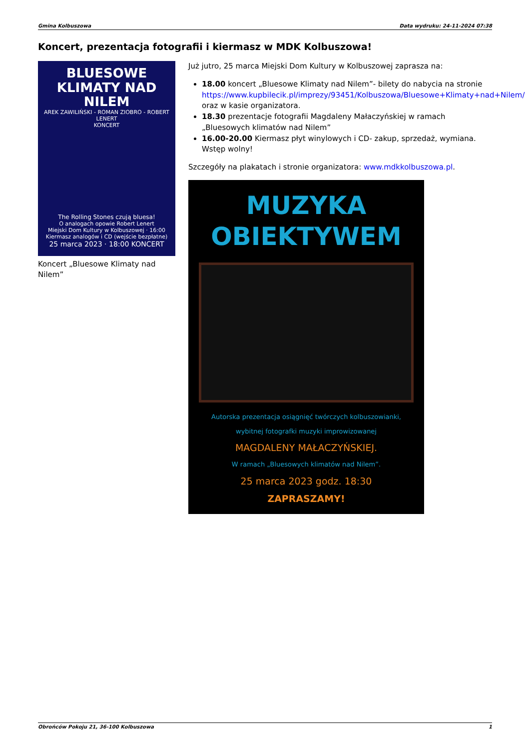Gmina Kolbuszowa Data wydruku: 24-11-2024 07:38
Koncert, prezentacja fotografii i kiermasz w MDK Kolbuszowa!
BLUESOWE
KLIMATY NAD NILEM
AREK ZAWILIŃSKI - ROMAN ZIOBRO - ROBERT LENERT
KONCERT
The Rolling Stones czują bluesa!
O analogach opowie Robert Lenert
Miejski Dom Kultury w Kolbuszowej · 16:00 Kiermasz analogów i CD (wejście bezpłatne)
25 marca 2023 · 18:00 KONCERT
Koncert „Bluesowe Klimaty nad Nilem”
Już jutro, 25 marca Miejski Dom Kultury w Kolbuszowej zaprasza na:
18.00 koncert „Bluesowe Klimaty nad Nilem”- bilety do nabycia na stronie https://www.kupbilecik.pl/imprezy/93451/Kolbuszowa/Bluesowe+Klimaty+nad+Nilem/ oraz w kasie organizatora.
18.30 prezentacje fotografii Magdaleny Małaczyńskiej w ramach „Bluesowych klimatów nad Nilem”
16.00-20.00 Kiermasz płyt winylowych i CD- zakup, sprzedaż, wymiana. Wstęp wolny!
Szczegóły na plakatach i stronie organizatora: www.mdkkolbuszowa.pl.
MUZYKA
OBIEKTYWEM
Autorska prezentacja osiągnięć twórczych kolbuszowianki,
wybitnej fotografki muzyki improwizowanej
MAGDALENY MAŁACZYŃSKIEJ.
W ramach „Bluesowych klimatów nad Nilem”.
25 marca 2023 godz. 18:30
ZAPRASZAMY!
Obrońców Pokoju 21, 36-100 Kolbuszowa 1